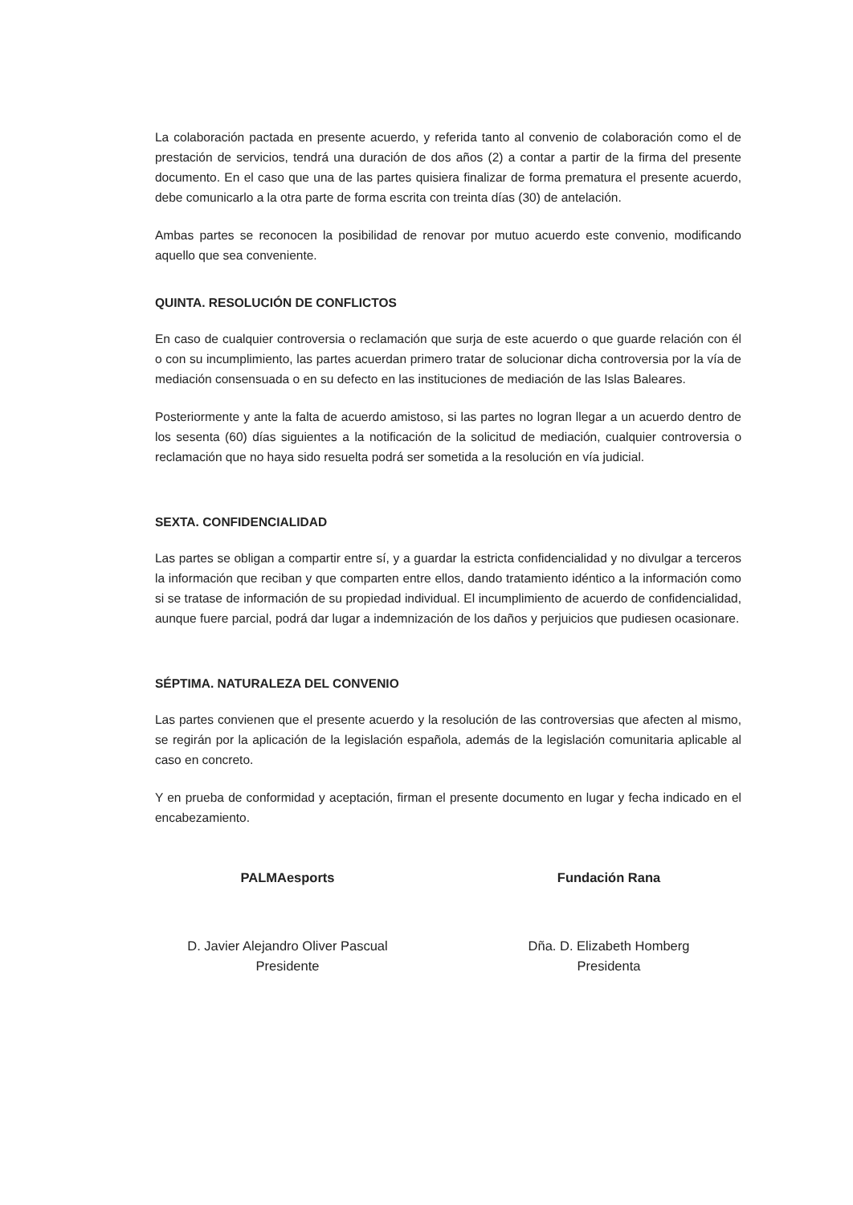La colaboración pactada en presente acuerdo, y referida tanto al convenio de colaboración como el de prestación de servicios, tendrá una duración de dos años (2) a contar a partir de la firma del presente documento. En el caso que una de las partes quisiera finalizar de forma prematura el presente acuerdo, debe comunicarlo a la otra parte de forma escrita con treinta días (30) de antelación.
Ambas partes se reconocen la posibilidad de renovar por mutuo acuerdo este convenio, modificando aquello que sea conveniente.
QUINTA. RESOLUCIÓN DE CONFLICTOS
En caso de cualquier controversia o reclamación que surja de este acuerdo o que guarde relación con él o con su incumplimiento, las partes acuerdan primero tratar de solucionar dicha controversia por la vía de mediación consensuada o en su defecto en las instituciones de mediación de las Islas Baleares.
Posteriormente y ante la falta de acuerdo amistoso, si las partes no logran llegar a un acuerdo dentro de los sesenta (60) días siguientes a la notificación de la solicitud de mediación, cualquier controversia o reclamación que no haya sido resuelta podrá ser sometida a la resolución en vía judicial.
SEXTA. CONFIDENCIALIDAD
Las partes se obligan a compartir entre sí, y a guardar la estricta confidencialidad y no divulgar a terceros la información que reciban y que comparten entre ellos, dando tratamiento idéntico a la información como si se tratase de información de su propiedad individual. El incumplimiento de acuerdo de confidencialidad, aunque fuere parcial, podrá dar lugar a indemnización de los daños y perjuicios que pudiesen ocasionare.
SÉPTIMA. NATURALEZA DEL CONVENIO
Las partes convienen que el presente acuerdo y la resolución de las controversias que afecten al mismo, se regirán por la aplicación de la legislación española, además de la legislación comunitaria aplicable al caso en concreto.
Y en prueba de conformidad y aceptación, firman el presente documento en lugar y fecha indicado en el encabezamiento.
PALMAesports
D. Javier Alejandro Oliver Pascual
Presidente
Fundación Rana
Dña. D. Elizabeth Homberg
Presidenta